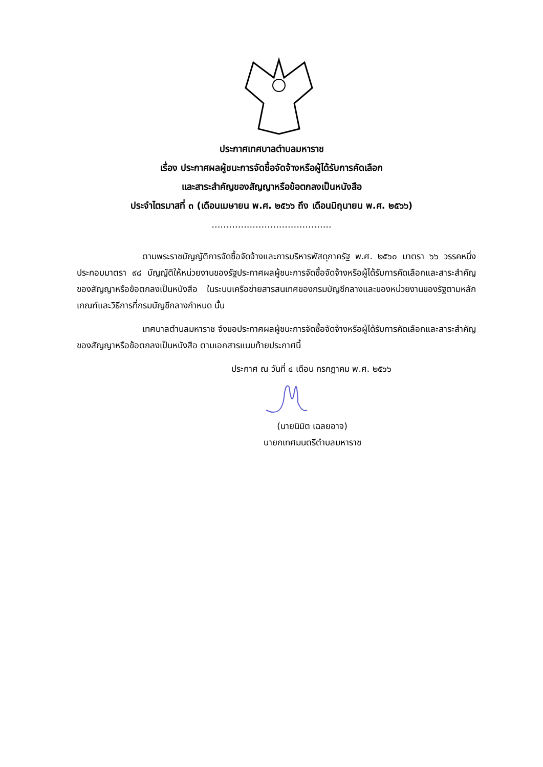ประกาศเทศบาลตำบลมหาราช
เรื่อง ประกาศผลผู้ชนะการจัดซื้อจัดจ้างหรือผู้ได้รับการคัดเลือก
และสาระสำคัญของสัญญาหรือข้อตกลงเป็นหนังสือ
ประจำไตรมาสที่ ๓ (เดือนเมษายน พ.ศ. ๒๕๖๖ ถึง เดือนมิถุนายน พ.ศ. ๒๕๖๖)
.........................................
ตามพระราชบัญญัติการจัดซื้อจัดจ้างและการบริหารพัสดุภาครัฐ พ.ศ. ๒๕๖๐ มาตรา ๖๖ วรรคหนึ่ง ประกอบมาตรา ๙๘ บัญญัติให้หน่วยงานของรัฐประกาศผลผู้ชนะการจัดซื้อจัดจ้างหรือผู้ได้รับการคัดเลือกและสาระสำคัญของสัญญาหรือข้อตกลงเป็นหนังสือ ในระบบเครือข่ายสารสนเทศของกรมบัญชีกลางและของหน่วยงานของรัฐตามหลักเกณฑ์และวิธีการที่กรมบัญชีกลางกำหนด นั้น
เทศบาลตำบลมหาราช จึงขอประกาศผลผู้ชนะการจัดซื้อจัดจ้างหรือผู้ได้รับการคัดเลือกและสาระสำคัญของสัญญาหรือข้อตกลงเป็นหนังสือ ตามเอกสารแนบท้ายประกาศนี้
ประกาศ ณ วันที่ ๔ เดือน กรกฎาคม พ.ศ. ๒๕๖๖
(นายนิมิต เฉลยอาจ)
นายกเทศมนตรีตำบลมหาราช